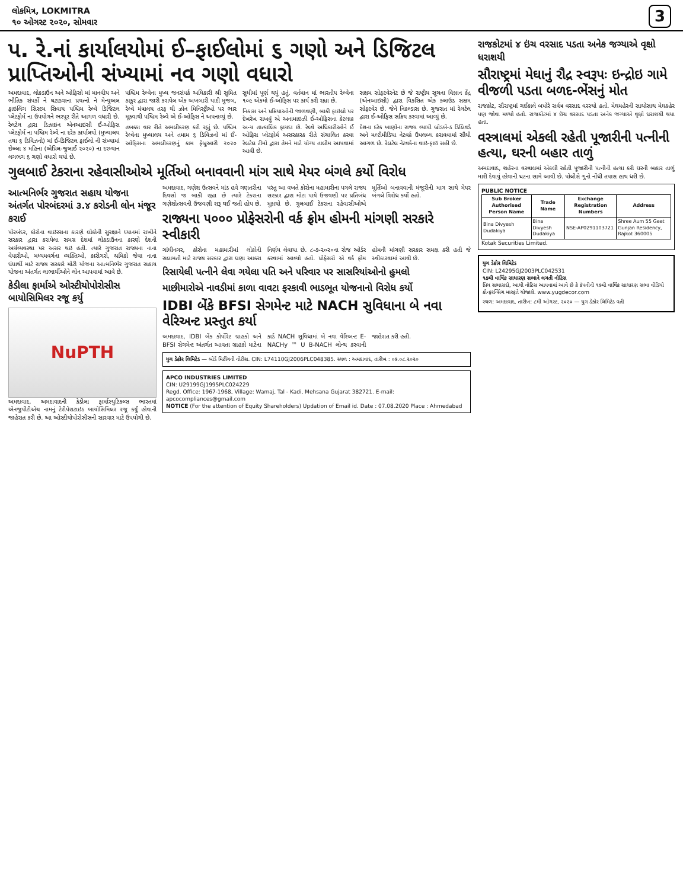લોકમિત્ર, LOKMITRA
૧૦ ઓગસ્ટ ૨૦૨૦, સોમવાર
3
પ. રે.નાં કાર્યાલયોમાં ઈ–ફાઈલોમાં ૬ ગણો અને ડિજિટલ પ્રાપ્તિઓની સંખ્યામાં નવ ગણો વધારો
અમદાવાદ, લોકડાઉન અને ઓફિસો માં માનવીય અને ભૌતિક સંપર્કો ને ઘટાડવાના પ્રયત્નો ને મેન્યુઅલ ફાઇલિંગ સિસ્ટમ સિવાય પશ્ચિમ રેલ્વે ડિજિટલ પ્લેટફોર્મ ના ઉપયોગને ભરપૂર રીતે આગળ વધારી છે. રેલટેલ દ્વારા ડિઝાઇન એનઆઇસી ઈ-ઓફિસ પ્લેટફોર્મ ના પશ્ચિમ રેલ્વે ના દરેક કાર્યાલયો (મુખ્યાલય તથા ૬ ડિવિઝનો) માં ઈ-ડિજિટલ ફાઈલો ની સંખ્યામાં છેલ્લા ૪ મહિના (એપ્રિલ-જુલાઈ ૨૦૨૦) ના દરમ્યાન લગભગ ૬ ગણો વધારો થયો છે.
પશ્ચિમ રેલ્વેના મુખ્ય જનસંપર્ક અધિકારી શ્રી સુમિત ઠાકુર દ્વારા જારી કરાયેલ એક અખબારી યાદી મુજબ, રેલ્વે મંત્રાલય તરફ થી ઝોન મિનિસ્ટ્રીઓ પર ભાર મૂકવાથી પશ્ચિમ રેલ્વે એ ઈ-ઓફિસ ને અપનાવ્યું છે.
તબક્કા વાર રીતે અમલીકરણ કરી રહ્યું છે. પશ્ચિમ રેલ્વેના મુખ્યાલય અને તમામ ૬ ડિવિઝનો માં ઈ-ઓફિસના અમલીકરણનું કામ ફેબ્રુઆરી ૨૦૨૦ સુધીમાં પૂર્ણ થયું હતું. વર્તમાન માં ભારતીય રેલ્વેના ૧૦૯ એકમો ઈ-ઓફિસ પર કાર્ય કરી રહ્યા છે.
નિકાસ અને પ્રક્રિયાઓની જાળવણી, બાકી ફાઇલો પર દેખરેખ રાખવું એ અનામાઇઝી ઈ-ઓફિસના કેટલાક અન્ય તાત્કાલિક ફાયદા છે. રેલ્વે અધિકારીઓને ઈ ઓફિસ પ્લેટફોર્મ અસરકારક રીતે સંચાલિત કરવા રેલટેલ ટીમો દ્વારા તેમને માટે યોગ્ય તાલીમ આપવામાં આવી છે.
સક્ષમ સોફ્ટવેરનેટ છે જે રાષ્ટ્રીય સૂચના વિજ્ઞાન કેંદ્ર (એનઆઇસી) દ્વારા વિકસિત એક ક્લાઉડ સક્ષમ સોફ્ટવેર છે. જેને નિકલ્ડાસ છે. ગુજરાત માં રેલટેલ દ્વારા ઈ-ઓફિસ સક્રિય કરવામાં આવ્યું છે.
દેશના દરેક ખાણોના રાજ્ય વ્યાપી બ્રોડબેન્ડ ડિલિવર્ડ અને મલ્ટીમીડિયા નેટવર્ક ઉપલબ્ધ કરાવવામાં સૌથી આગળ છે. રેલટેલ નેટવર્કના વાઇ-ફાઇ સહી છે.
ગુલબાઈ ટેકરાના રહેવાસીઓએ મૂર્તિઓ બનાવવાની માંગ સાથે મેયર બંગલે કર્યો વિરોધ
આત્મનિર્ભર ગુજરાત સહાય યોજના અંતર્ગત પોરબંદરમાં ૩.૪ કરોડની લોન મંજૂર કરાઈ
પોરબંદર, કોરોના વાઇરસના કારણે લોકોની સુરક્ષાને ધ્યાનમાં રાખીને સરકાર દ્વારા કરાયેલા સમગ્ર દેશમાં લોકડાઉનના કારણે દેશની અર્થવ્યવસ્થા પર અસર થઇ હતી. ત્યારે ગુજરાત રાજ્યના નાના વેપારીઓ, મધ્યમવર્ગના વ્યક્તિઓ, કારીગરો, શ્રમિકો જેવા નાના ધંધાર્થી માટે રાજ્ય સરકારે મોટી યોજના આત્મનિર્ભર ગુજરાત સહાય યોજના અંતર્ગત લાભાર્થીઓને લોન આપવામાં આવે છે.
કેડીલા ફાર્માએ ઓસ્ટીયોપોરોસીસ બાયોસિમિલર રજૂ કર્યુ
NuPTH
અમદાવાદ, અમદાવાદની કેડીલા ફાર્માસ્યુટિકલ્સ ભારતમાં એનજુપીટીએચ નામનું ટેરીપેરાટાઇડ બાયોસિમિલર રજૂ કર્યું હોવાની જાહેરાત કરી છે. આ ઓસ્ટીયોપોરોસીસની સારવાર માટે ઉપયોગી છે.
અમદાવાદ, ગણેશ ઉત્સવને માંડ હવે ગણતરીના દિવસો જ બાકી રહ્યા છે ત્યારે ટેકરાના ગણેશોત્સવની ઉજવણી શરૂ થઈ જતી હોય છે. પરંતુ આ વખતે કોરોના મહામારીના પગલે રાજ્ય સરકાર દ્વારા મોટા પાયે ઉજવણી પર પ્રતિબંધ મૂકાયો છે. ગુલબાઈ ટેકરાના રહેવાસીઓએ મૂર્તિઓ બનાવવાની મંજૂરીની માગ સાથે મેયર બંગલે વિરોધ કર્યો હતો.
રાજ્યના ૫૦૦૦ પ્રોફેસરોની વર્ક ફ્રોમ હોમની માંગણી સરકારે સ્વીકારી
ગાંધીનગર, કોરોના મહામારીમાં લોકોની સલામતી માટે રાજ્ય સરકાર દ્વારા ઘણા આકરા નિર્ણય લેવાયા છે. ૮-૭-૨૦૨૦ના રોજ ઓર્ડર કરવામાં આવ્યો હતો. પ્રોફેસરો એ વર્ક ફ્રોમ હોમની માંગણી સરકાર સમક્ષ કરી હતી જે સ્વીકારવામાં આવી છે.
રિસાયેલી પત્નીને લેવા ગયેલા પતિ અને પરિવાર પર સાસરિયાંઓનો હુમલો
માછીમારોએ નાવડીમાં કાળા વાવટા ફરકાવી ભાડભૂત યોજનાનો વિરોધ કર્યો
IDBI બેંકે BFSI સેગમેન્ટ માટે NACH સુવિધાના બે નવા વેરિઅન્ટ પ્રસ્તુત કર્યા
અમદાવાદ, IDBI બેંક કોર્પોરેટ ગ્રાહકો અને BFSI સેગમેન્ટ અંતર્ગત આવતા ગ્રાહકો માટેના કાર્ડ NACH સુવિધામાં બે નવા વેરિઅન્ટ E-NACHy ™ U B-NACH લોન્ચ કરવાની જાહેરાત કરી હતી.
યુગ ડેકોર લિમિટેડ — બોર્ડ મિટીંગની નોટીસ. CIN: L74110GJ2006PLC048385. સ્થળ : અમદાવાદ, તારીખ : ૦૭.૦૮.૨૦૨૦
APCO INDUSTRIES LIMITED
CIN: U29199GJ1995PLC024229
Regd. Office: 1967-1968, Village: Wamaj, Tal - Kadi, Mehsana Gujarat 382721. E-mail: apcocompliances@gmail.com
NOTICE (For the attention of Equity Shareholders) Updation of Email id. Date : 07.08.2020 Place : Ahmedabad
રાજકોટમાં ૪ ઇંચ વરસાદ પડતા અનેક જગ્યાએ વૃક્ષો ધરાશયી
સૌરાષ્ટ્રમાં મેઘાનું રૌદ્ર સ્વરૂપઃ ઇન્દ્રોઇ ગામે વીજળી પડતા બળદ-ભેંસનું મોત
રાજકોટ, સૌરાષ્ટ્રમાં ગઈકાલે બપોરે સર્વત્ર વરસાદ વરસ્યો હતો. મેઘમહેરની સાથોસાથ મેઘકહેર પણ જોવા મળ્યો હતો. રાજકોટમાં ૪ ઇંચ વરસાદ પડતા અનેક જગ્યાએ વૃક્ષો ધરાશયી થયા હતા.
વસ્ત્રાલમાં એકલી રહેતી પૂજારીની પત્નીની હત્યા, ઘરની બહાર તાળું
અમદાવાદ, શહેરના વસ્ત્રાલમાં એકલી રહેતી પૂજારીની પત્નીની હત્યા કરી ઘરની બહાર તાળું મારી દેવાયું હોવાની ઘટના સામે આવી છે. પોલીસે ગુનો નોંધી તપાસ હાથ ધરી છે.
PUBLIC NOTICE
| Sub Broker Authorised Person Name | Trade Name | Exchange Registration Numbers | Address |
| --- | --- | --- | --- |
| Bina Divyesh Dudakiya | Bina Divyesh Dudakiya | NSE-AP0291103721 | Shree Aum 55 Geet Gunjan Residency, Rajkot 360005 |
Kotak Securities Limited.
યુગ ડેકોર લિમિટેડ
CIN: L24295GJ2003PLC042531
૧૭મી વાર્ષિક સાધારણ સભાને લગતી નોટિસ
પ્રિય સભાસદો, આથી નોટિસ આપવામાં આવે છે કે કંપનીની ૧૭મી વાર્ષિક સાધારણ સભા વીડિયો કોન્ફરન્સિંગ મારફતે યોજાશે. www.yugdecor.com
સ્થળ: અમદાવાદ, તારીખ: ૮મી ઓગસ્ટ, ૨૦૨૦ — યુગ ડેકોર લિમિટેડ વતી